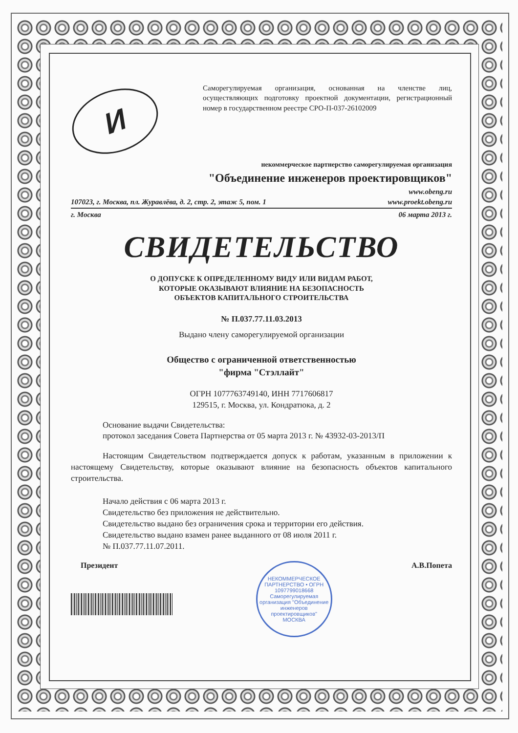И
Саморегулируемая организация, основанная на членстве лиц, осуществляющих подготовку проектной документации, регистрационный номер в государственном реестре СРО-П-037-26102009
некоммерческое партнерство саморегулируемая организация
"Объединение инженеров проектировщиков"
www.obeng.ru
107023, г. Москва, пл. Журавлёва, д. 2, стр. 2, этаж 5, пом. 1 www.proekt.obeng.ru
г. Москва 06 марта 2013 г.
СВИДЕТЕЛЬСТВО
О ДОПУСКЕ К ОПРЕДЕЛЕННОМУ ВИДУ ИЛИ ВИДАМ РАБОТ,
КОТОРЫЕ ОКАЗЫВАЮТ ВЛИЯНИЕ НА БЕЗОПАСНОСТЬ
ОБЪЕКТОВ КАПИТАЛЬНОГО СТРОИТЕЛЬСТВА
№ П.037.77.11.03.2013
Выдано члену саморегулируемой организации
Общество с ограниченной ответственностью
"фирма "Стэллайт"
ОГРН 1077763749140, ИНН 7717606817
129515, г. Москва, ул. Кондратюка, д. 2
Основание выдачи Свидетельства:
протокол заседания Совета Партнерства от 05 марта 2013 г. № 43932-03-2013/П
Настоящим Свидетельством подтверждается допуск к работам, указанным в приложении к настоящему Свидетельству, которые оказывают влияние на безопасность объектов капитального строительства.
Начало действия с 06 марта 2013 г.
Свидетельство без приложения не действительно.
Свидетельство выдано без ограничения срока и территории его действия.
Свидетельство выдано взамен ранее выданного от 08 июля 2011 г.
№ П.037.77.11.07.2011.
Президент
НЕКОММЕРЧЕСКОЕ ПАРТНЕРСТВО • ОГРН 1097799018668
Саморегулируемая организация "Объединение инженеров проектировщиков"
МОСКВА
А.В.Попета